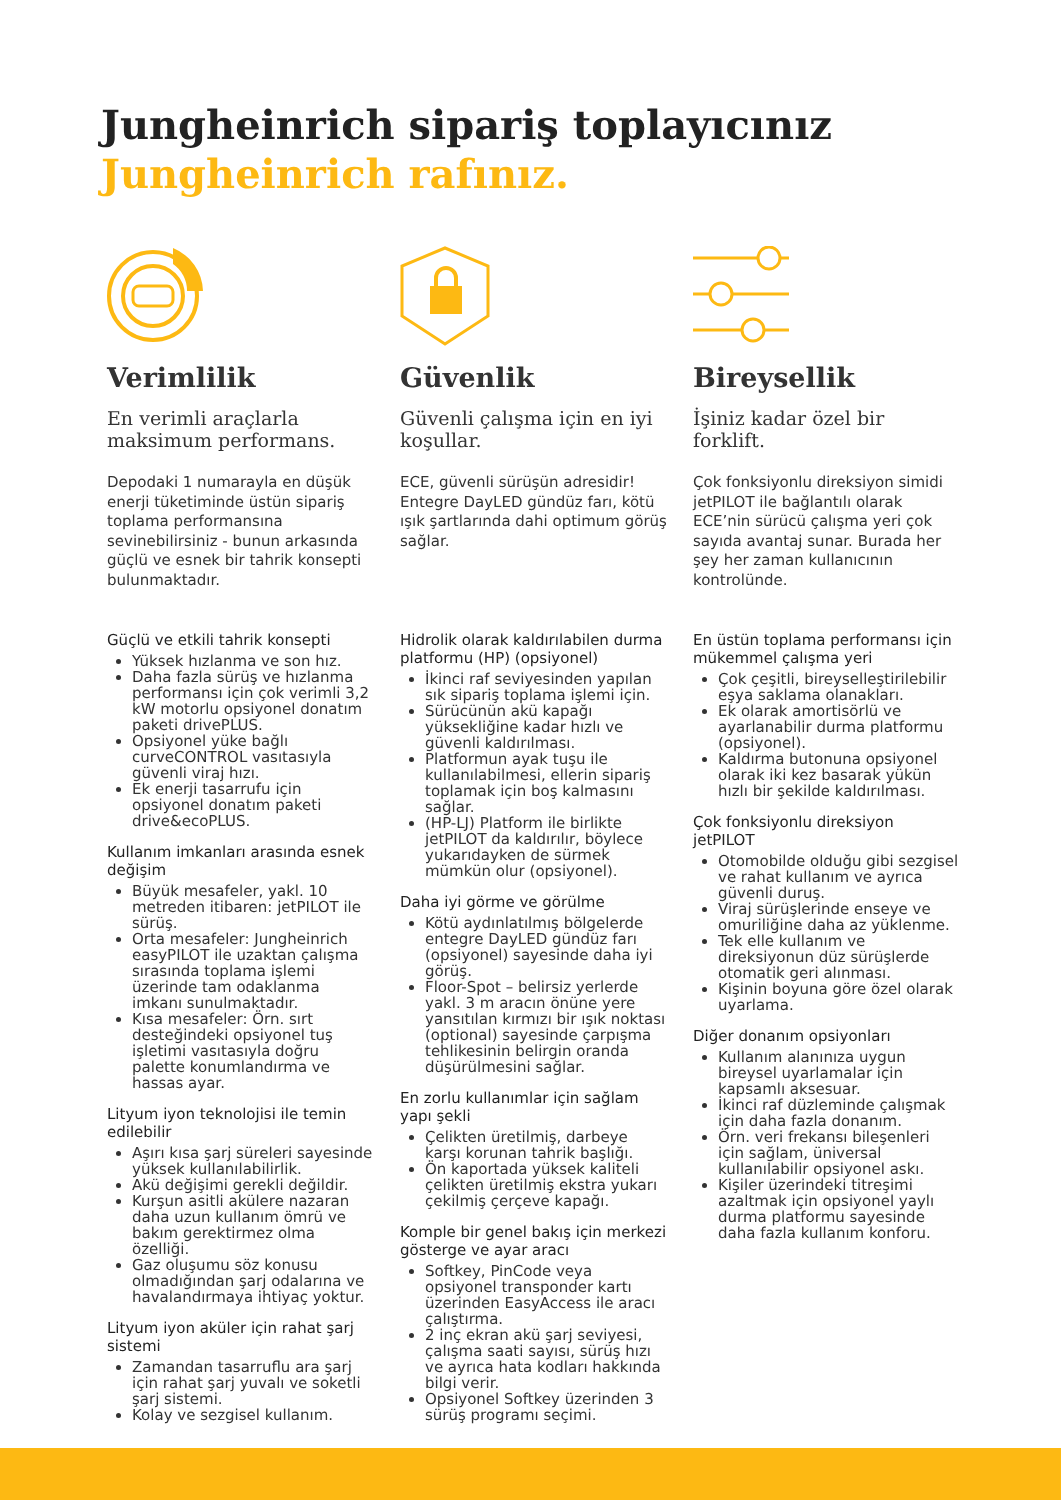Jungheinrich sipariş toplayıcınız
Jungheinrich rafınız.
Verimlilik
En verimli araçlarla maksimum performans.
Depodaki 1 numarayla en düşük enerji tüketiminde üstün sipariş toplama performansına sevinebilirsiniz - bunun arkasında güçlü ve esnek bir tahrik konsepti bulunmaktadır.
Güçlü ve etkili tahrik konsepti
Yüksek hızlanma ve son hız.
Daha fazla sürüş ve hızlanma performansı için çok verimli 3,2 kW motorlu opsiyonel donatım paketi drivePLUS.
Opsiyonel yüke bağlı curveCONTROL vasıtasıyla güvenli viraj hızı.
Ek enerji tasarrufu için opsiyonel donatım paketi drive&ecoPLUS.
Kullanım imkanları arasında esnek değişim
Büyük mesafeler, yakl. 10 metreden itibaren: jetPILOT ile sürüş.
Orta mesafeler: Jungheinrich easyPILOT ile uzaktan çalışma sırasında toplama işlemi üzerinde tam odaklanma imkanı sunulmaktadır.
Kısa mesafeler: Örn. sırt desteğindeki opsiyonel tuş işletimi vasıtasıyla doğru palette konumlandırma ve hassas ayar.
Lityum iyon teknolojisi ile temin edilebilir
Aşırı kısa şarj süreleri sayesinde yüksek kullanılabilirlik.
Akü değişimi gerekli değildir.
Kurşun asitli akülere nazaran daha uzun kullanım ömrü ve bakım gerektirmez olma özelliği.
Gaz oluşumu söz konusu olmadığından şarj odalarına ve havalandırmaya ihtiyaç yoktur.
Lityum iyon aküler için rahat şarj sistemi
Zamandan tasarruflu ara şarj için rahat şarj yuvalı ve soketli şarj sistemi.
Kolay ve sezgisel kullanım.
Güvenlik
Güvenli çalışma için en iyi koşullar.
ECE, güvenli sürüşün adresidir! Entegre DayLED gündüz farı, kötü ışık şartlarında dahi optimum görüş sağlar.
Hidrolik olarak kaldırılabilen durma platformu (HP) (opsiyonel)
İkinci raf seviyesinden yapılan sık sipariş toplama işlemi için.
Sürücünün akü kapağı yüksekliğine kadar hızlı ve güvenli kaldırılması.
Platformun ayak tuşu ile kullanılabilmesi, ellerin sipariş toplamak için boş kalmasını sağlar.
(HP-LJ) Platform ile birlikte jetPILOT da kaldırılır, böylece yukarıdayken de sürmek mümkün olur (opsiyonel).
Daha iyi görme ve görülme
Kötü aydınlatılmış bölgelerde entegre DayLED gündüz farı (opsiyonel) sayesinde daha iyi görüş.
Floor-Spot – belirsiz yerlerde yakl. 3 m aracın önüne yere yansıtılan kırmızı bir ışık noktası (optional) sayesinde çarpışma tehlikesinin belirgin oranda düşürülmesini sağlar.
En zorlu kullanımlar için sağlam yapı şekli
Çelikten üretilmiş, darbeye karşı korunan tahrik başlığı.
Ön kaportada yüksek kaliteli çelikten üretilmiş ekstra yukarı çekilmiş çerçeve kapağı.
Komple bir genel bakış için merkezi gösterge ve ayar aracı
Softkey, PinCode veya opsiyonel transponder kartı üzerinden EasyAccess ile aracı çalıştırma.
2 inç ekran akü şarj seviyesi, çalışma saati sayısı, sürüş hızı ve ayrıca hata kodları hakkında bilgi verir.
Opsiyonel Softkey üzerinden 3 sürüş programı seçimi.
Bireysellik
İşiniz kadar özel bir forklift.
Çok fonksiyonlu direksiyon simidi jetPILOT ile bağlantılı olarak ECE’nin sürücü çalışma yeri çok sayıda avantaj sunar. Burada her şey her zaman kullanıcının kontrolünde.
En üstün toplama performansı için mükemmel çalışma yeri
Çok çeşitli, bireyselleştirilebilir eşya saklama olanakları.
Ek olarak amortisörlü ve ayarlanabilir durma platformu (opsiyonel).
Kaldırma butonuna opsiyonel olarak iki kez basarak yükün hızlı bir şekilde kaldırılması.
Çok fonksiyonlu direksiyon jetPILOT
Otomobilde olduğu gibi sezgisel ve rahat kullanım ve ayrıca güvenli duruş.
Viraj sürüşlerinde enseye ve omuriliğine daha az yüklenme.
Tek elle kullanım ve direksiyonun düz sürüşlerde otomatik geri alınması.
Kişinin boyuna göre özel olarak uyarlama.
Diğer donanım opsiyonları
Kullanım alanınıza uygun bireysel uyarlamalar için kapsamlı aksesuar.
İkinci raf düzleminde çalışmak için daha fazla donanım.
Örn. veri frekansı bileşenleri için sağlam, üniversal kullanılabilir opsiyonel askı.
Kişiler üzerindeki titreşimi azaltmak için opsiyonel yaylı durma platformu sayesinde daha fazla kullanım konforu.